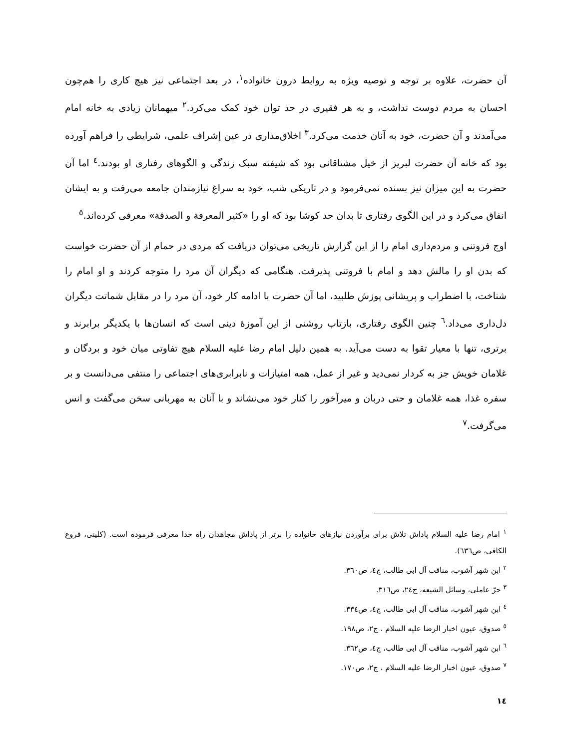آن حضرت، علاوه بر توجه و توصیه ویژه به روابط درون خانواده<sup>۱</sup>، در بعد اجتماعی نیز هیچ کاری را هم‌چون احسان به مردم دوست نداشت، و به هر فقیری در حد توان خود کمک می‌کرد.<sup>۲</sup> میهمانان زیادی به خانه امام می‌آمدند و آن حضرت، خود به آنان خدمت می‌کرد.<sup>۳</sup> اخلاق‌مداری در عین إشراف علمی، شرایطی را فراهم آورده بود که خانه آن حضرت لبریز از خیل مشتاقانی بود که شیفته سبک زندگی و الگوهای رفتاری او بودند.<sup>٤</sup> اما آن حضرت به این میزان نیز بسنده نمی‌فرمود و در تاریکی شب، خود به سراغ نیازمندان جامعه می‌رفت و به ایشان انفاق می‌کرد و در این الگوی رفتاری تا بدان حد کوشا بود که او را «کثیر المعرفة و الصدقة» معرفی کرده‌اند.<sup>٥</sup>
اوج فروتنی و مردم‌داری امام را از این گزارش تاریخی می‌توان دریافت که مردی در حمام از آن حضرت خواست که بدن او را مالش دهد و امام با فروتنی پذیرفت. هنگامی که دیگران آن مرد را متوجه کردند و او امام را شناخت، با اضطراب و پریشانی پوزش طلبید، اما آن حضرت با ادامه کار خود، آن مرد را در مقابل شماتت دیگران دل‌داری می‌داد.<sup>٦</sup> چنین الگوی رفتاری، بازتاب روشنی از این آموزهٔ دینی است که انسان‌ها با یکدیگر برابرند و برتری، تنها با معیار تقوا به دست می‌آید. به همین دلیل امام رضا علیه السلام هیچ تفاوتی میان خود و بردگان و غلامان خویش جز به کردار نمی‌دید و غیر از عمل، همه امتیازات و نابرابری‌های اجتماعی را منتفی می‌دانست و بر سفره غذا، همه غلامان و حتی دربان و میرآخور را کنار خود می‌نشاند و با آنان به مهربانی سخن می‌گفت و انس می‌گرفت.<sup>۷</sup>
<sup>۱</sup> امام رضا علیه السلام پاداش تلاش برای برآوردن نیازهای خانواده را برتر از پاداش مجاهدان راه خدا معرفی فرموده است. (کلینی، فروع الکافی، ص٦٣٦).
<sup>۲</sup> ابن شهر آشوب، مناقب آل ابی طالب، ج٤، ص٣٦٠.
<sup>۳</sup> حرّ عاملی، وسائل الشیعه، ج٢٤، ص٣١٦.
<sup>٤</sup> ابن شهر آشوب، مناقب آل ابی طالب، ج٤، ص٣٣٤.
<sup>٥</sup> صدوق، عیون اخبار الرضا علیه السلام ، ج٢، ص١٩٨.
<sup>٦</sup> ابن شهر آشوب، مناقب آل ابی طالب، ج٤، ص٣٦٢.
<sup>۷</sup> صدوق، عیون اخبار الرضا علیه السلام ، ج٢، ص١٧٠.
١٤